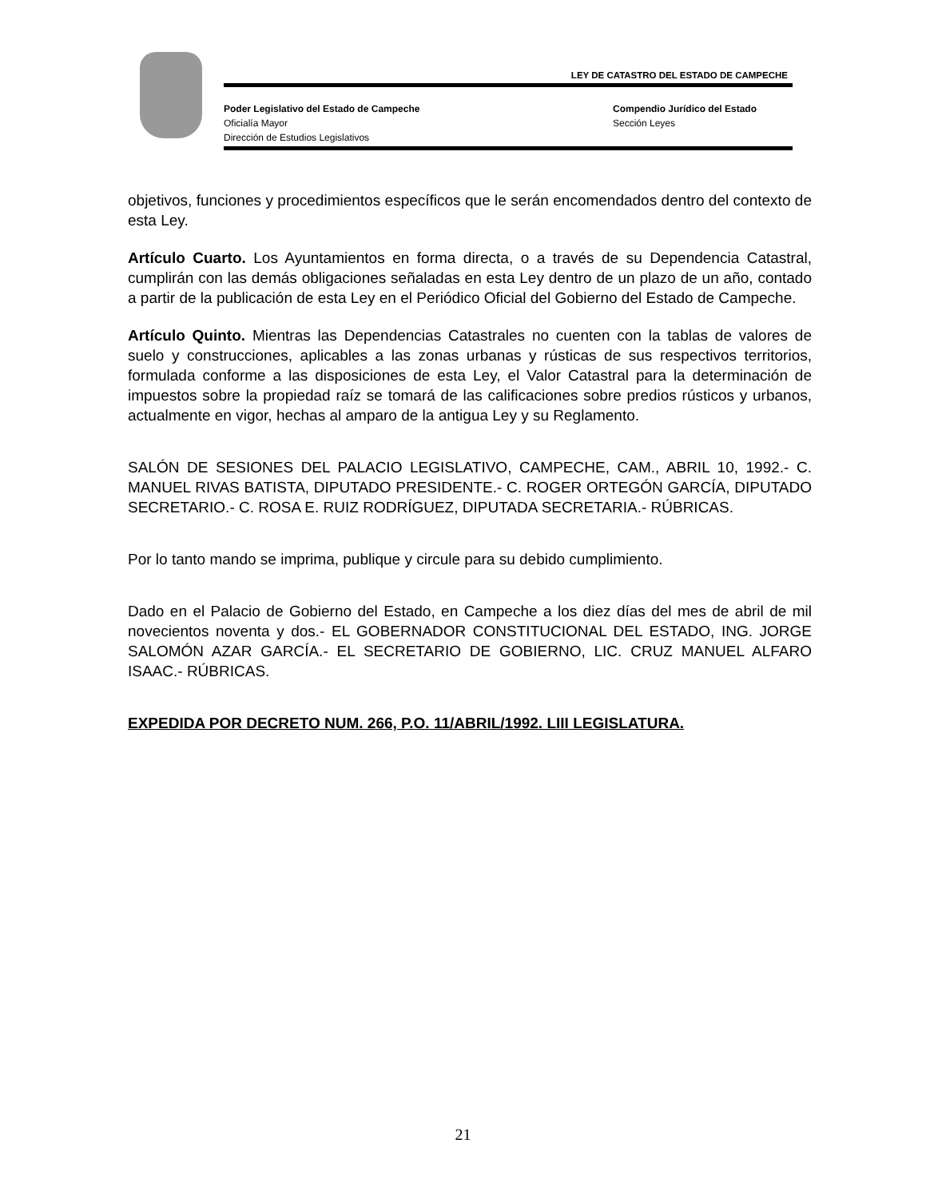LEY DE CATASTRO DEL ESTADO DE CAMPECHE
Poder Legislativo del Estado de Campeche
Oficialía Mayor
Dirección de Estudios Legislativos
Compendio Jurídico del Estado
Sección Leyes
objetivos, funciones y procedimientos específicos que le serán encomendados dentro del contexto de esta Ley.
Artículo Cuarto. Los Ayuntamientos en forma directa, o a través de su Dependencia Catastral, cumplirán con las demás obligaciones señaladas en esta Ley dentro de un plazo de un año, contado a partir de la publicación de esta Ley en el Periódico Oficial del Gobierno del Estado de Campeche.
Artículo Quinto. Mientras las Dependencias Catastrales no cuenten con la tablas de valores de suelo y construcciones, aplicables a las zonas urbanas y rústicas de sus respectivos territorios, formulada conforme a las disposiciones de esta Ley, el Valor Catastral para la determinación de impuestos sobre la propiedad raíz se tomará de las calificaciones sobre predios rústicos y urbanos, actualmente en vigor, hechas al amparo de la antigua Ley y su Reglamento.
SALÓN DE SESIONES DEL PALACIO LEGISLATIVO, CAMPECHE, CAM., ABRIL 10, 1992.- C. MANUEL RIVAS BATISTA, DIPUTADO PRESIDENTE.- C. ROGER ORTEGÓN GARCÍA, DIPUTADO SECRETARIO.- C. ROSA E. RUIZ RODRÍGUEZ, DIPUTADA SECRETARIA.- RÚBRICAS.
Por lo tanto mando se imprima, publique y circule para su debido cumplimiento.
Dado en el Palacio de Gobierno del Estado, en Campeche a los diez días del mes de abril de mil novecientos noventa y dos.- EL GOBERNADOR CONSTITUCIONAL DEL ESTADO, ING. JORGE SALOMÓN AZAR GARCÍA.- EL SECRETARIO DE GOBIERNO, LIC. CRUZ MANUEL ALFARO ISAAC.- RÚBRICAS.
EXPEDIDA POR DECRETO NUM. 266, P.O. 11/ABRIL/1992. LIII LEGISLATURA.
21